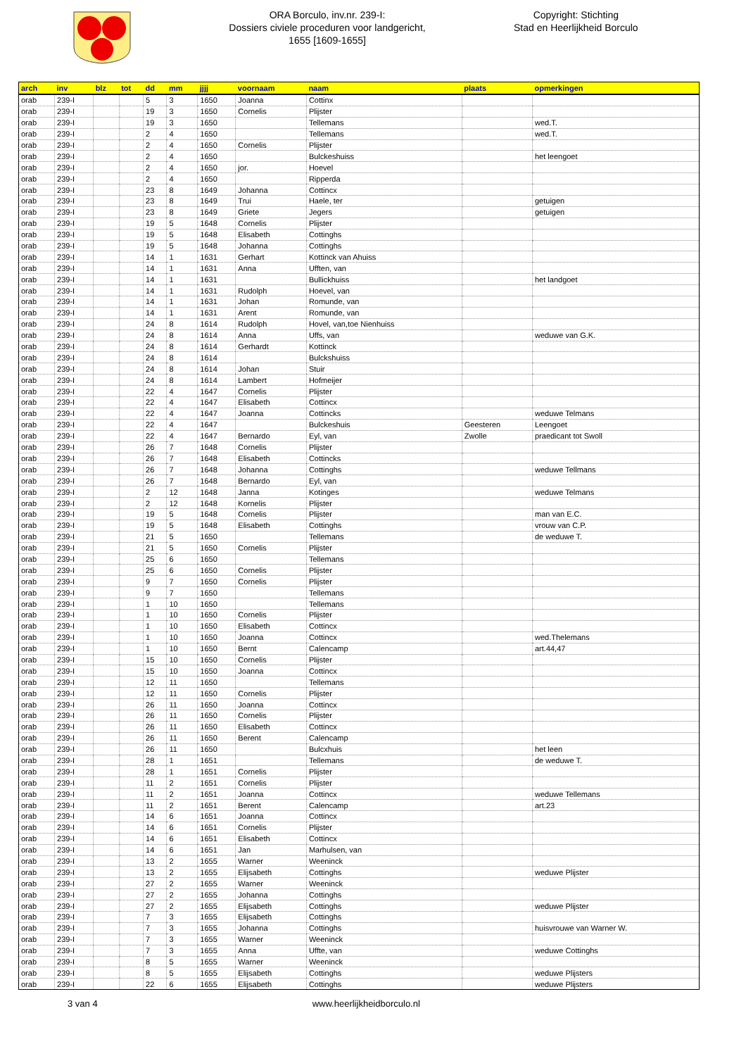ORA Borculo, inv.nr. 239-I:
Dossiers civiele proceduren voor landgericht,
1655 [1609-1655]
Copyright: Stichting
Stad en Heerlijkheid Borculo
| arch | inv | blz | tot | dd | mm | jjjj | voornaam | naam | plaats | opmerkingen |
| --- | --- | --- | --- | --- | --- | --- | --- | --- | --- | --- |
| orab | 239-I | | | 5 | 3 | 1650 | Joanna | Cottinx | | |
| orab | 239-I | | | 19 | 3 | 1650 | Cornelis | Plijster | | |
| orab | 239-I | | | 19 | 3 | 1650 | | Tellemans | | wed.T. |
| orab | 239-I | | | 2 | 4 | 1650 | | Tellemans | | wed.T. |
| orab | 239-I | | | 2 | 4 | 1650 | Cornelis | Plijster | | |
| orab | 239-I | | | 2 | 4 | 1650 | | Bulckeshuiss | | het leengoet |
| orab | 239-I | | | 2 | 4 | 1650 | jor. | Hoevel | | |
| orab | 239-I | | | 2 | 4 | 1650 | | Ripperda | | |
| orab | 239-I | | | 23 | 8 | 1649 | Johanna | Cottincx | | |
| orab | 239-I | | | 23 | 8 | 1649 | Trui | Haele, ter | | getuigen |
| orab | 239-I | | | 23 | 8 | 1649 | Griete | Jegers | | getuigen |
| orab | 239-I | | | 19 | 5 | 1648 | Cornelis | Plijster | | |
| orab | 239-I | | | 19 | 5 | 1648 | Elisabeth | Cottinghs | | |
| orab | 239-I | | | 19 | 5 | 1648 | Johanna | Cottinghs | | |
| orab | 239-I | | | 14 | 1 | 1631 | Gerhart | Kottinck van Ahuiss | | |
| orab | 239-I | | | 14 | 1 | 1631 | Anna | Ufften, van | | |
| orab | 239-I | | | 14 | 1 | 1631 | | Bullickhuiss | | het landgoet |
| orab | 239-I | | | 14 | 1 | 1631 | Rudolph | Hoevel, van | | |
| orab | 239-I | | | 14 | 1 | 1631 | Johan | Romunde, van | | |
| orab | 239-I | | | 14 | 1 | 1631 | Arent | Romunde, van | | |
| orab | 239-I | | | 24 | 8 | 1614 | Rudolph | Hovel, van,toe Nienhuiss | | |
| orab | 239-I | | | 24 | 8 | 1614 | Anna | Uffs, van | | weduwe van G.K. |
| orab | 239-I | | | 24 | 8 | 1614 | Gerhardt | Kottinck | | |
| orab | 239-I | | | 24 | 8 | 1614 | | Bulckshuiss | | |
| orab | 239-I | | | 24 | 8 | 1614 | Johan | Stuir | | |
| orab | 239-I | | | 24 | 8 | 1614 | Lambert | Hofmeijer | | |
| orab | 239-I | | | 22 | 4 | 1647 | Cornelis | Plijster | | |
| orab | 239-I | | | 22 | 4 | 1647 | Elisabeth | Cottincx | | |
| orab | 239-I | | | 22 | 4 | 1647 | Joanna | Cottincks | | weduwe Telmans |
| orab | 239-I | | | 22 | 4 | 1647 | | Bulckeshuis | Geesteren | Leengoet |
| orab | 239-I | | | 22 | 4 | 1647 | Bernardo | Eyl, van | Zwolle | praedicant tot Swoll |
| orab | 239-I | | | 26 | 7 | 1648 | Cornelis | Plijster | | |
| orab | 239-I | | | 26 | 7 | 1648 | Elisabeth | Cottincks | | |
| orab | 239-I | | | 26 | 7 | 1648 | Johanna | Cottinghs | | weduwe Tellmans |
| orab | 239-I | | | 26 | 7 | 1648 | Bernardo | Eyl, van | | |
| orab | 239-I | | | 2 | 12 | 1648 | Janna | Kotinges | | weduwe Telmans |
| orab | 239-I | | | 2 | 12 | 1648 | Kornelis | Plijster | | |
| orab | 239-I | | | 19 | 5 | 1648 | Cornelis | Plijster | | man van E.C. |
| orab | 239-I | | | 19 | 5 | 1648 | Elisabeth | Cottinghs | | vrouw van C.P. |
| orab | 239-I | | | 21 | 5 | 1650 | | Tellemans | | de weduwe T. |
| orab | 239-I | | | 21 | 5 | 1650 | Cornelis | Plijster | | |
| orab | 239-I | | | 25 | 6 | 1650 | | Tellemans | | |
| orab | 239-I | | | 25 | 6 | 1650 | Cornelis | Plijster | | |
| orab | 239-I | | | 9 | 7 | 1650 | Cornelis | Plijster | | |
| orab | 239-I | | | 9 | 7 | 1650 | | Tellemans | | |
| orab | 239-I | | | 1 | 10 | 1650 | | Tellemans | | |
| orab | 239-I | | | 1 | 10 | 1650 | Cornelis | Plijster | | |
| orab | 239-I | | | 1 | 10 | 1650 | Elisabeth | Cottincx | | |
| orab | 239-I | | | 1 | 10 | 1650 | Joanna | Cottincx | | wed.Thelemans |
| orab | 239-I | | | 1 | 10 | 1650 | Bernt | Calencamp | | art.44,47 |
| orab | 239-I | | | 15 | 10 | 1650 | Cornelis | Plijster | | |
| orab | 239-I | | | 15 | 10 | 1650 | Joanna | Cottincx | | |
| orab | 239-I | | | 12 | 11 | 1650 | | Tellemans | | |
| orab | 239-I | | | 12 | 11 | 1650 | Cornelis | Plijster | | |
| orab | 239-I | | | 26 | 11 | 1650 | Joanna | Cottincx | | |
| orab | 239-I | | | 26 | 11 | 1650 | Cornelis | Plijster | | |
| orab | 239-I | | | 26 | 11 | 1650 | Elisabeth | Cottincx | | |
| orab | 239-I | | | 26 | 11 | 1650 | Berent | Calencamp | | |
| orab | 239-I | | | 26 | 11 | 1650 | | Bulcxhuis | | het leen |
| orab | 239-I | | | 28 | 1 | 1651 | | Tellemans | | de weduwe T. |
| orab | 239-I | | | 28 | 1 | 1651 | Cornelis | Plijster | | |
| orab | 239-I | | | 11 | 2 | 1651 | Cornelis | Plijster | | |
| orab | 239-I | | | 11 | 2 | 1651 | Joanna | Cottincx | | weduwe Tellemans |
| orab | 239-I | | | 11 | 2 | 1651 | Berent | Calencamp | | art.23 |
| orab | 239-I | | | 14 | 6 | 1651 | Joanna | Cottincx | | |
| orab | 239-I | | | 14 | 6 | 1651 | Cornelis | Plijster | | |
| orab | 239-I | | | 14 | 6 | 1651 | Elisabeth | Cottincx | | |
| orab | 239-I | | | 14 | 6 | 1651 | Jan | Marhulsen, van | | |
| orab | 239-I | | | 13 | 2 | 1655 | Warner | Weeninck | | |
| orab | 239-I | | | 13 | 2 | 1655 | Elijsabeth | Cottinghs | | weduwe Plijster |
| orab | 239-I | | | 27 | 2 | 1655 | Warner | Weeninck | | |
| orab | 239-I | | | 27 | 2 | 1655 | Johanna | Cottinghs | | |
| orab | 239-I | | | 27 | 2 | 1655 | Elijsabeth | Cottinghs | | weduwe Plijster |
| orab | 239-I | | | 7 | 3 | 1655 | Elijsabeth | Cottinghs | | |
| orab | 239-I | | | 7 | 3 | 1655 | Johanna | Cottinghs | | huisvrouwe van Warner W. |
| orab | 239-I | | | 7 | 3 | 1655 | Warner | Weeninck | | |
| orab | 239-I | | | 7 | 3 | 1655 | Anna | Uffte, van | | weduwe Cottinghs |
| orab | 239-I | | | 8 | 5 | 1655 | Warner | Weeninck | | |
| orab | 239-I | | | 8 | 5 | 1655 | Elijsabeth | Cottinghs | | weduwe Plijsters |
| orab | 239-I | | | 22 | 6 | 1655 | Elijsabeth | Cottinghs | | weduwe Plijsters |
3 van 4 www.heerlijkheidborculo.nl